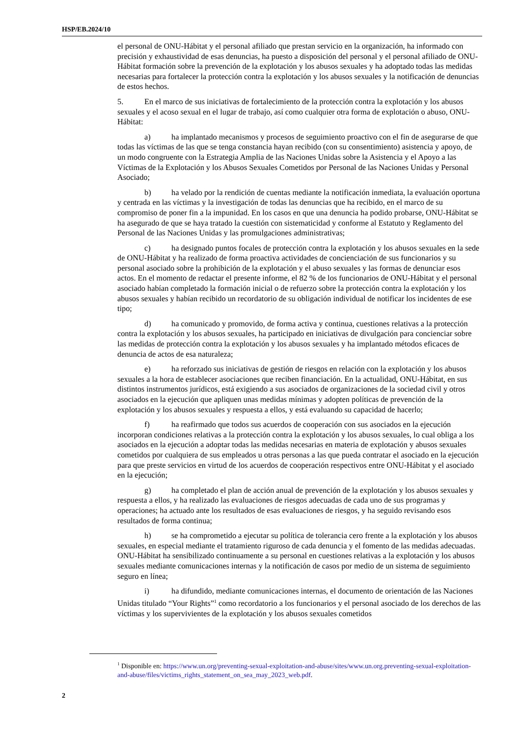HSP/EB.2024/10
el personal de ONU-Hábitat y el personal afiliado que prestan servicio en la organización, ha informado con precisión y exhaustividad de esas denuncias, ha puesto a disposición del personal y el personal afiliado de ONU-Hábitat formación sobre la prevención de la explotación y los abusos sexuales y ha adoptado todas las medidas necesarias para fortalecer la protección contra la explotación y los abusos sexuales y la notificación de denuncias de estos hechos.
5. En el marco de sus iniciativas de fortalecimiento de la protección contra la explotación y los abusos sexuales y el acoso sexual en el lugar de trabajo, así como cualquier otra forma de explotación o abuso, ONU-Hábitat:
a) ha implantado mecanismos y procesos de seguimiento proactivo con el fin de asegurarse de que todas las víctimas de las que se tenga constancia hayan recibido (con su consentimiento) asistencia y apoyo, de un modo congruente con la Estrategia Amplia de las Naciones Unidas sobre la Asistencia y el Apoyo a las Víctimas de la Explotación y los Abusos Sexuales Cometidos por Personal de las Naciones Unidas y Personal Asociado;
b) ha velado por la rendición de cuentas mediante la notificación inmediata, la evaluación oportuna y centrada en las víctimas y la investigación de todas las denuncias que ha recibido, en el marco de su compromiso de poner fin a la impunidad. En los casos en que una denuncia ha podido probarse, ONU-Hábitat se ha asegurado de que se haya tratado la cuestión con sistematicidad y conforme al Estatuto y Reglamento del Personal de las Naciones Unidas y las promulgaciones administrativas;
c) ha designado puntos focales de protección contra la explotación y los abusos sexuales en la sede de ONU-Hábitat y ha realizado de forma proactiva actividades de concienciación de sus funcionarios y su personal asociado sobre la prohibición de la explotación y el abuso sexuales y las formas de denunciar esos actos. En el momento de redactar el presente informe, el 82 % de los funcionarios de ONU-Hábitat y el personal asociado habían completado la formación inicial o de refuerzo sobre la protección contra la explotación y los abusos sexuales y habían recibido un recordatorio de su obligación individual de notificar los incidentes de ese tipo;
d) ha comunicado y promovido, de forma activa y continua, cuestiones relativas a la protección contra la explotación y los abusos sexuales, ha participado en iniciativas de divulgación para concienciar sobre las medidas de protección contra la explotación y los abusos sexuales y ha implantado métodos eficaces de denuncia de actos de esa naturaleza;
e) ha reforzado sus iniciativas de gestión de riesgos en relación con la explotación y los abusos sexuales a la hora de establecer asociaciones que reciben financiación. En la actualidad, ONU-Hábitat, en sus distintos instrumentos jurídicos, está exigiendo a sus asociados de organizaciones de la sociedad civil y otros asociados en la ejecución que apliquen unas medidas mínimas y adopten políticas de prevención de la explotación y los abusos sexuales y respuesta a ellos, y está evaluando su capacidad de hacerlo;
f) ha reafirmado que todos sus acuerdos de cooperación con sus asociados en la ejecución incorporan condiciones relativas a la protección contra la explotación y los abusos sexuales, lo cual obliga a los asociados en la ejecución a adoptar todas las medidas necesarias en materia de explotación y abusos sexuales cometidos por cualquiera de sus empleados u otras personas a las que pueda contratar el asociado en la ejecución para que preste servicios en virtud de los acuerdos de cooperación respectivos entre ONU-Hábitat y el asociado en la ejecución;
g) ha completado el plan de acción anual de prevención de la explotación y los abusos sexuales y respuesta a ellos, y ha realizado las evaluaciones de riesgos adecuadas de cada uno de sus programas y operaciones; ha actuado ante los resultados de esas evaluaciones de riesgos, y ha seguido revisando esos resultados de forma continua;
h) se ha comprometido a ejecutar su política de tolerancia cero frente a la explotación y los abusos sexuales, en especial mediante el tratamiento riguroso de cada denuncia y el fomento de las medidas adecuadas. ONU-Hábitat ha sensibilizado continuamente a su personal en cuestiones relativas a la explotación y los abusos sexuales mediante comunicaciones internas y la notificación de casos por medio de un sistema de seguimiento seguro en línea;
i) ha difundido, mediante comunicaciones internas, el documento de orientación de las Naciones Unidas titulado “Your Rights”<sup>1</sup> como recordatorio a los funcionarios y el personal asociado de los derechos de las víctimas y los supervivientes de la explotación y los abusos sexuales cometidos
<sup>1</sup> Disponible en: https://www.un.org/preventing-sexual-exploitation-and-abuse/sites/www.un.org.preventing-sexual-exploitation-and-abuse/files/victims_rights_statement_on_sea_may_2023_web.pdf.
2